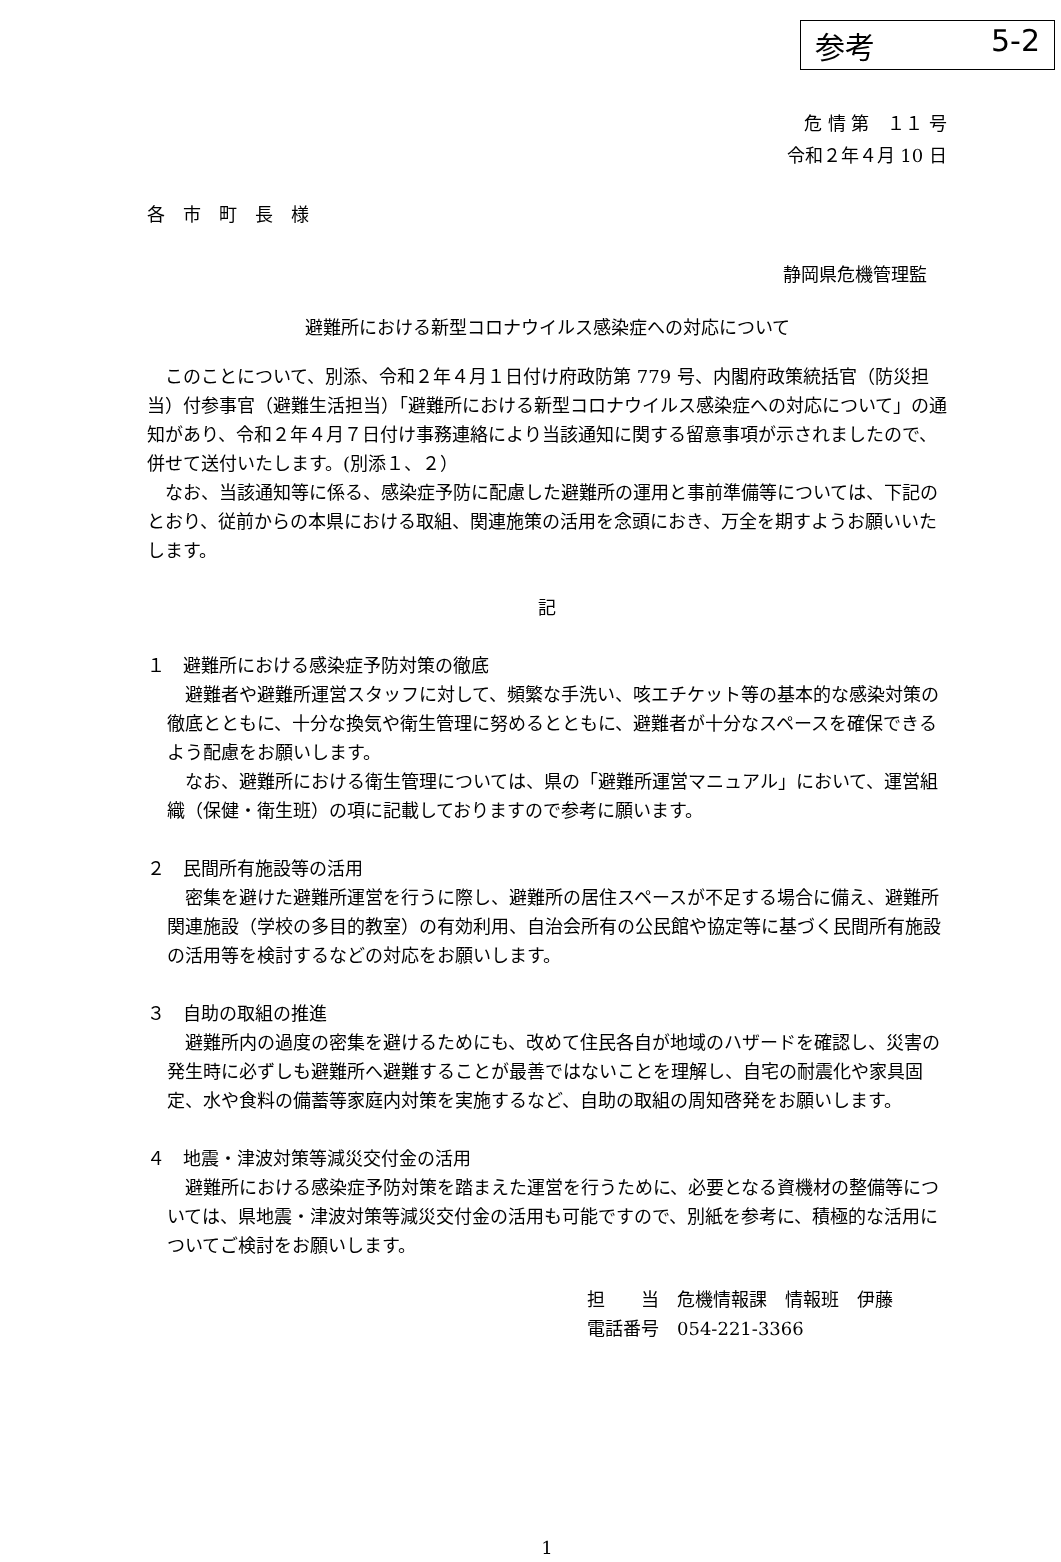参考 5-2
危 情 第　１１ 号
令和２年４月 10 日
各　市　町　長　様
静岡県危機管理監
避難所における新型コロナウイルス感染症への対応について
このことについて、別添、令和２年４月１日付け府政防第 779 号、内閣府政策統括官（防災担当）付参事官（避難生活担当）「避難所における新型コロナウイルス感染症への対応について」の通知があり、令和２年４月７日付け事務連絡により当該通知に関する留意事項が示されましたので、併せて送付いたします。(別添１、２）
なお、当該通知等に係る、感染症予防に配慮した避難所の運用と事前準備等については、下記のとおり、従前からの本県における取組、関連施策の活用を念頭におき、万全を期すようお願いいたします。
記
１　避難所における感染症予防対策の徹底
避難者や避難所運営スタッフに対して、頻繁な手洗い、咳エチケット等の基本的な感染対策の徹底とともに、十分な換気や衛生管理に努めるとともに、避難者が十分なスペースを確保できるよう配慮をお願いします。
なお、避難所における衛生管理については、県の「避難所運営マニュアル」において、運営組織（保健・衛生班）の項に記載しておりますので参考に願います。
２　民間所有施設等の活用
密集を避けた避難所運営を行うに際し、避難所の居住スペースが不足する場合に備え、避難所関連施設（学校の多目的教室）の有効利用、自治会所有の公民館や協定等に基づく民間所有施設の活用等を検討するなどの対応をお願いします。
３　自助の取組の推進
避難所内の過度の密集を避けるためにも、改めて住民各自が地域のハザードを確認し、災害の発生時に必ずしも避難所へ避難することが最善ではないことを理解し、自宅の耐震化や家具固定、水や食料の備蓄等家庭内対策を実施するなど、自助の取組の周知啓発をお願いします。
４　地震・津波対策等減災交付金の活用
避難所における感染症予防対策を踏まえた運営を行うために、必要となる資機材の整備等については、県地震・津波対策等減災交付金の活用も可能ですので、別紙を参考に、積極的な活用についてご検討をお願いします。
担　　当　危機情報課　情報班　伊藤
電話番号　054-221-3366
1